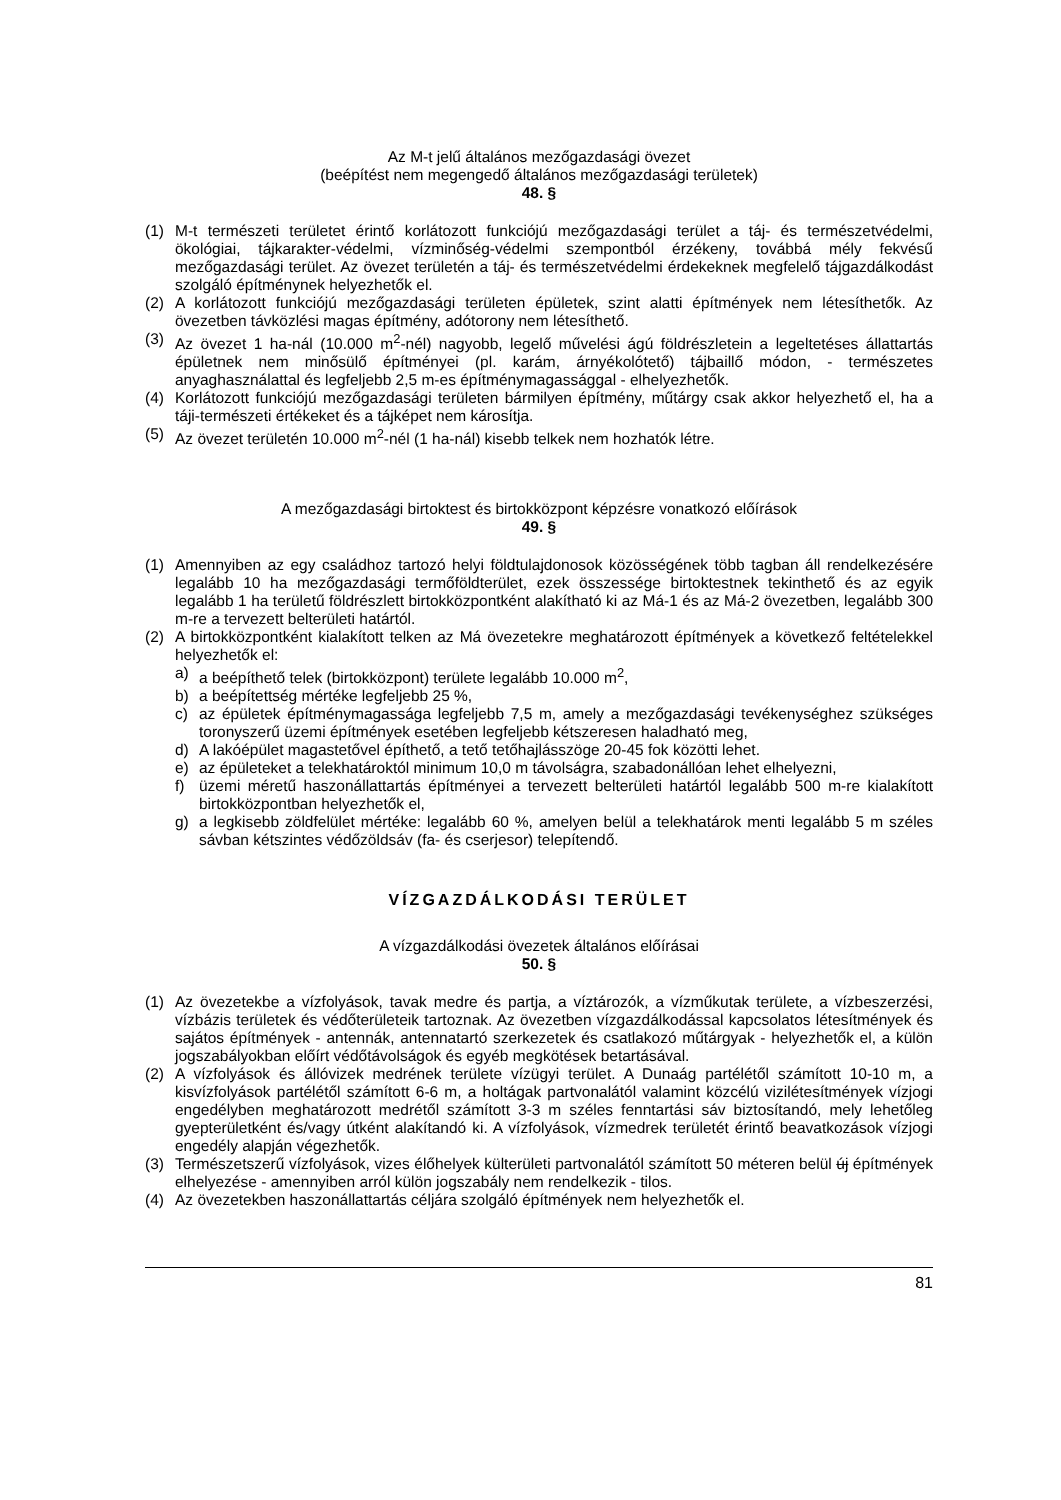Az M-t jelű általános mezőgazdasági övezet
(beépítést nem megengedő általános mezőgazdasági területek)
48. §
(1) M-t természeti területet érintő korlátozott funkciójú mezőgazdasági terület a táj- és természetvédelmi, ökológiai, tájkarakter-védelmi, vízminőség-védelmi szempontból érzékeny, továbbá mély fekvésű mezőgazdasági terület. Az övezet területén a táj- és természetvédelmi érdekeknek megfelelő tájgazdálkodást szolgáló építménynek helyezhetők el.
(2) A korlátozott funkciójú mezőgazdasági területen épületek, szint alatti építmények nem létesíthetők. Az övezetben távközlési magas építmény, adótorony nem létesíthető.
(3) Az övezet 1 ha-nál (10.000 m<sup>2</sup>-nél) nagyobb, legelő művelési ágú földrészletein a legeltetéses állattartás épületnek nem minősülő építményei (pl. karám, árnyékolótető) tájbaillő módon, - természetes anyaghasználattal és legfeljebb 2,5 m-es építménymagassággal - elhelyezhetők.
(4) Korlátozott funkciójú mezőgazdasági területen bármilyen építmény, műtárgy csak akkor helyezhető el, ha a táji-természeti értékeket és a tájképet nem károsítja.
(5) Az övezet területén 10.000 m<sup>2</sup>-nél (1 ha-nál) kisebb telkek nem hozhatók létre.
A mezőgazdasági birtoktest és birtokközpont képzésre vonatkozó előírások
49. §
(1) Amennyiben az egy családhoz tartozó helyi földtulajdonosok közösségének több tagban áll rendelkezésére legalább 10 ha mezőgazdasági termőföldterület, ezek összessége birtoktestnek tekinthető és az egyik legalább 1 ha területű földrészlett birtokközpontként alakítható ki az Má-1 és az Má-2 övezetben, legalább 300 m-re a tervezett belterületi határtól.
(2) A birtokközpontként kialakított telken az Má övezetekre meghatározott építmények a következő feltételekkel helyezhetők el:
a) a beépíthető telek (birtokközpont) területe legalább 10.000 m<sup>2</sup>,
b) a beépítettség mértéke legfeljebb 25 %,
c) az épületek építménymagassága legfeljebb 7,5 m, amely a mezőgazdasági tevékenységhez szükséges toronyszerű üzemi építmények esetében legfeljebb kétszeresen haladható meg,
d) A lakóépület magastetővel építhető, a tető tetőhajlásszöge 20-45 fok közötti lehet.
e) az épületeket a telekhatároktól minimum 10,0 m távolságra, szabadonállóan lehet elhelyezni,
f) üzemi méretű haszonállattartás építményei a tervezett belterületi határtól legalább 500 m-re kialakított birtokközpontban helyezhetők el,
g) a legkisebb zöldfelület mértéke: legalább 60 %, amelyen belül a telekhatárok menti legalább 5 m széles sávban kétszintes védőzöldsáv (fa- és cserjesor) telepítendő.
VÍZGAZDÁLKODÁSI TERÜLET
A vízgazdálkodási övezetek általános előírásai
50. §
(1) Az övezetekbe a vízfolyások, tavak medre és partja, a víztározók, a vízműkutak területe, a vízbeszerzési, vízbázis területek és védőterületeik tartoznak. Az övezetben vízgazdálkodással kapcsolatos létesítmények és sajátos építmények - antennák, antennatartó szerkezetek és csatlakozó műtárgyak - helyezhetők el, a külön jogszabályokban előírt védőtávolságok és egyéb megkötések betartásával.
(2) A vízfolyások és állóvizek medrének területe vízügyi terület. A Dunaág partélétől számított 10-10 m, a kisvízfolyások partélétől számított 6-6 m, a holtágak partvonalától valamint közcélú vizilétesítmények vízjogi engedélyben meghatározott medrétől számított 3-3 m széles fenntartási sáv biztosítandó, mely lehetőleg gyepterületként és/vagy útként alakítandó ki. A vízfolyások, vízmedrek területét érintő beavatkozások vízjogi engedély alapján végezhetők.
(3) Természetszerű vízfolyások, vizes élőhelyek külterületi partvonalától számított 50 méteren belül új építmények elhelyezése - amennyiben arról külön jogszabály nem rendelkezik - tilos.
(4) Az övezetekben haszonállattartás céljára szolgáló építmények nem helyezhetők el.
81